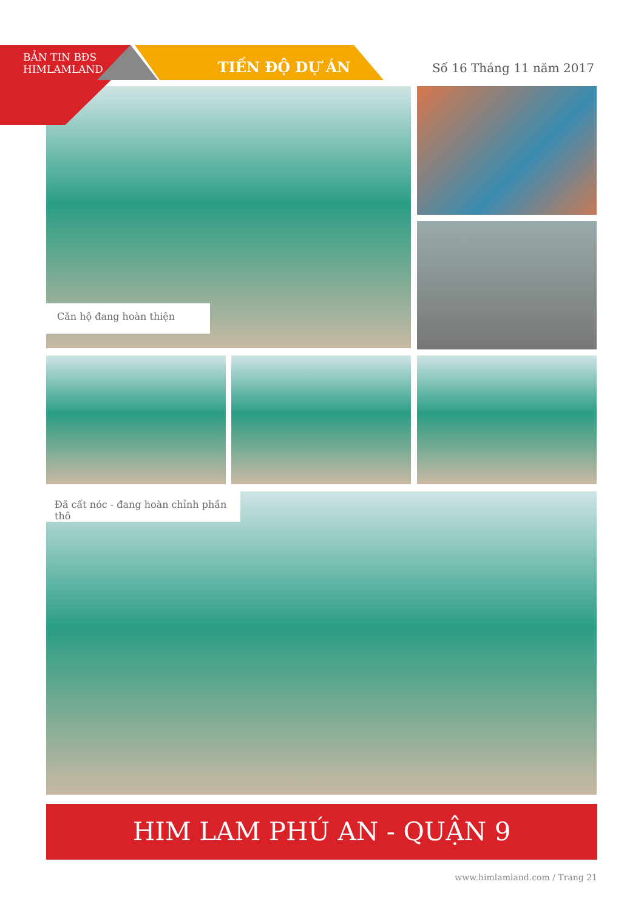BẢN TIN BĐS
HIMLAMLAND
TIẾN ĐỘ DỰ ÁN
Số 16 Tháng 11 năm 2017
Căn hộ đang hoàn thiện
Đã cất nóc - đang hoàn chỉnh phần thô
HIM LAM PHÚ AN - QUẬN 9
www.himlamland.com / Trang 21